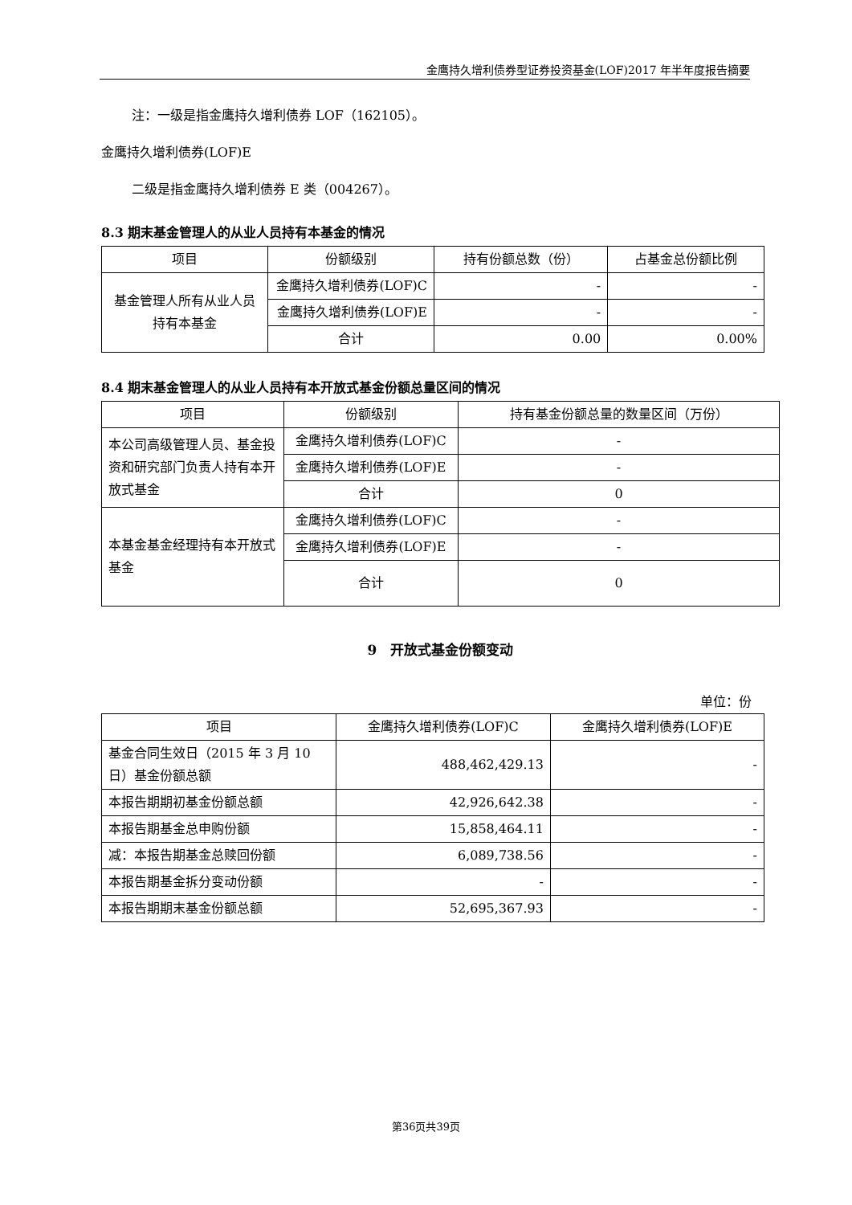金鹰持久增利债券型证券投资基金(LOF)2017 年半年度报告摘要
注：一级是指金鹰持久增利债券 LOF（162105）。
金鹰持久增利债券(LOF)E
二级是指金鹰持久增利债券 E 类（004267）。
8.3 期末基金管理人的从业人员持有本基金的情况
| 项目 | 份额级别 | 持有份额总数（份） | 占基金总份额比例 |
| --- | --- | --- | --- |
| 基金管理人所有从业人员持有本基金 | 金鹰持久增利债券(LOF)C | - | - |
| | 金鹰持久增利债券(LOF)E | - | - |
| | 合计 | 0.00 | 0.00% |
8.4 期末基金管理人的从业人员持有本开放式基金份额总量区间的情况
| 项目 | 份额级别 | 持有基金份额总量的数量区间（万份） |
| --- | --- | --- |
| 本公司高级管理人员、基金投资和研究部门负责人持有本开放式基金 | 金鹰持久增利债券(LOF)C | - |
| | 金鹰持久增利债券(LOF)E | - |
| | 合计 | 0 |
| 本基金基金经理持有本开放式基金 | 金鹰持久增利债券(LOF)C | - |
| | 金鹰持久增利债券(LOF)E | - |
| | 合计 | 0 |
9　开放式基金份额变动
单位：份
| 项目 | 金鹰持久增利债券(LOF)C | 金鹰持久增利债券(LOF)E |
| --- | --- | --- |
| 基金合同生效日（2015 年 3 月 10 日）基金份额总额 | 488,462,429.13 | - |
| 本报告期期初基金份额总额 | 42,926,642.38 | - |
| 本报告期基金总申购份额 | 15,858,464.11 | - |
| 减：本报告期基金总赎回份额 | 6,089,738.56 | - |
| 本报告期基金拆分变动份额 | - | - |
| 本报告期期末基金份额总额 | 52,695,367.93 | - |
第36页共39页